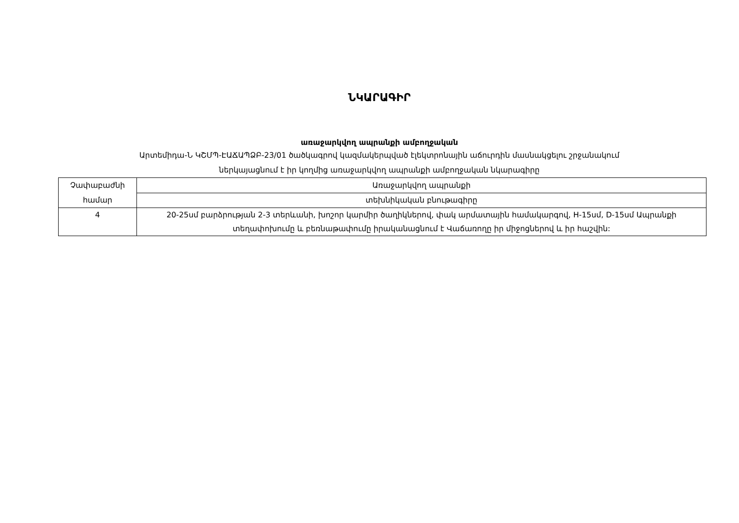ՆԿԱՐԱԳԻՐ
առաջարկվող ապրանքի ամբողջական
Արտեմիդա-Ն ԿՇՄՊ-ԷԱՃԱՊՁԲ-23/01 ծածկագրով կազմակերպված էլեկտրոնային աճուրդին մասնակցելու շրջանակում
ներկայացնում է իր կողմից առաջարկվող ապրանքի ամբողջական նկարագիրը
| Չափաբաժնի համար | Առաջարկվող ապրանքի |
| | տեխնիկական բնութագիրը |
| 4 | 20-25սմ բարձրության 2-3 տերևանի, խոշոր կարմիր ծաղիկներով, փակ արմատային համակարգով, H-15սմ, D-15սմ Ապրանքի տեղափոխումը և բեռնաթափումը իրականացնում է Վաճառողը իր միջոցներով և իր հաշվին: |